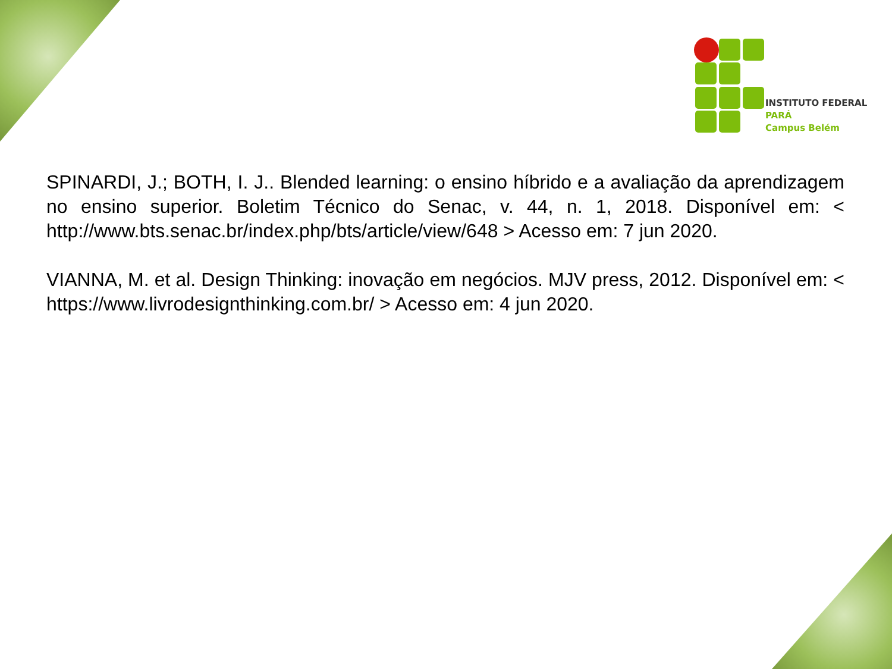INSTITUTO FEDERAL
PARÁ
Campus Belém
SPINARDI, J.; BOTH, I. J.. Blended learning: o ensino híbrido e a avaliação da aprendizagem no ensino superior. Boletim Técnico do Senac, v. 44, n. 1, 2018. Disponível em: < http://www.bts.senac.br/index.php/bts/article/view/648 > Acesso em: 7 jun 2020.
VIANNA, M. et al. Design Thinking: inovação em negócios. MJV press, 2012. Disponível em: < https://www.livrodesignthinking.com.br/ > Acesso em: 4 jun 2020.